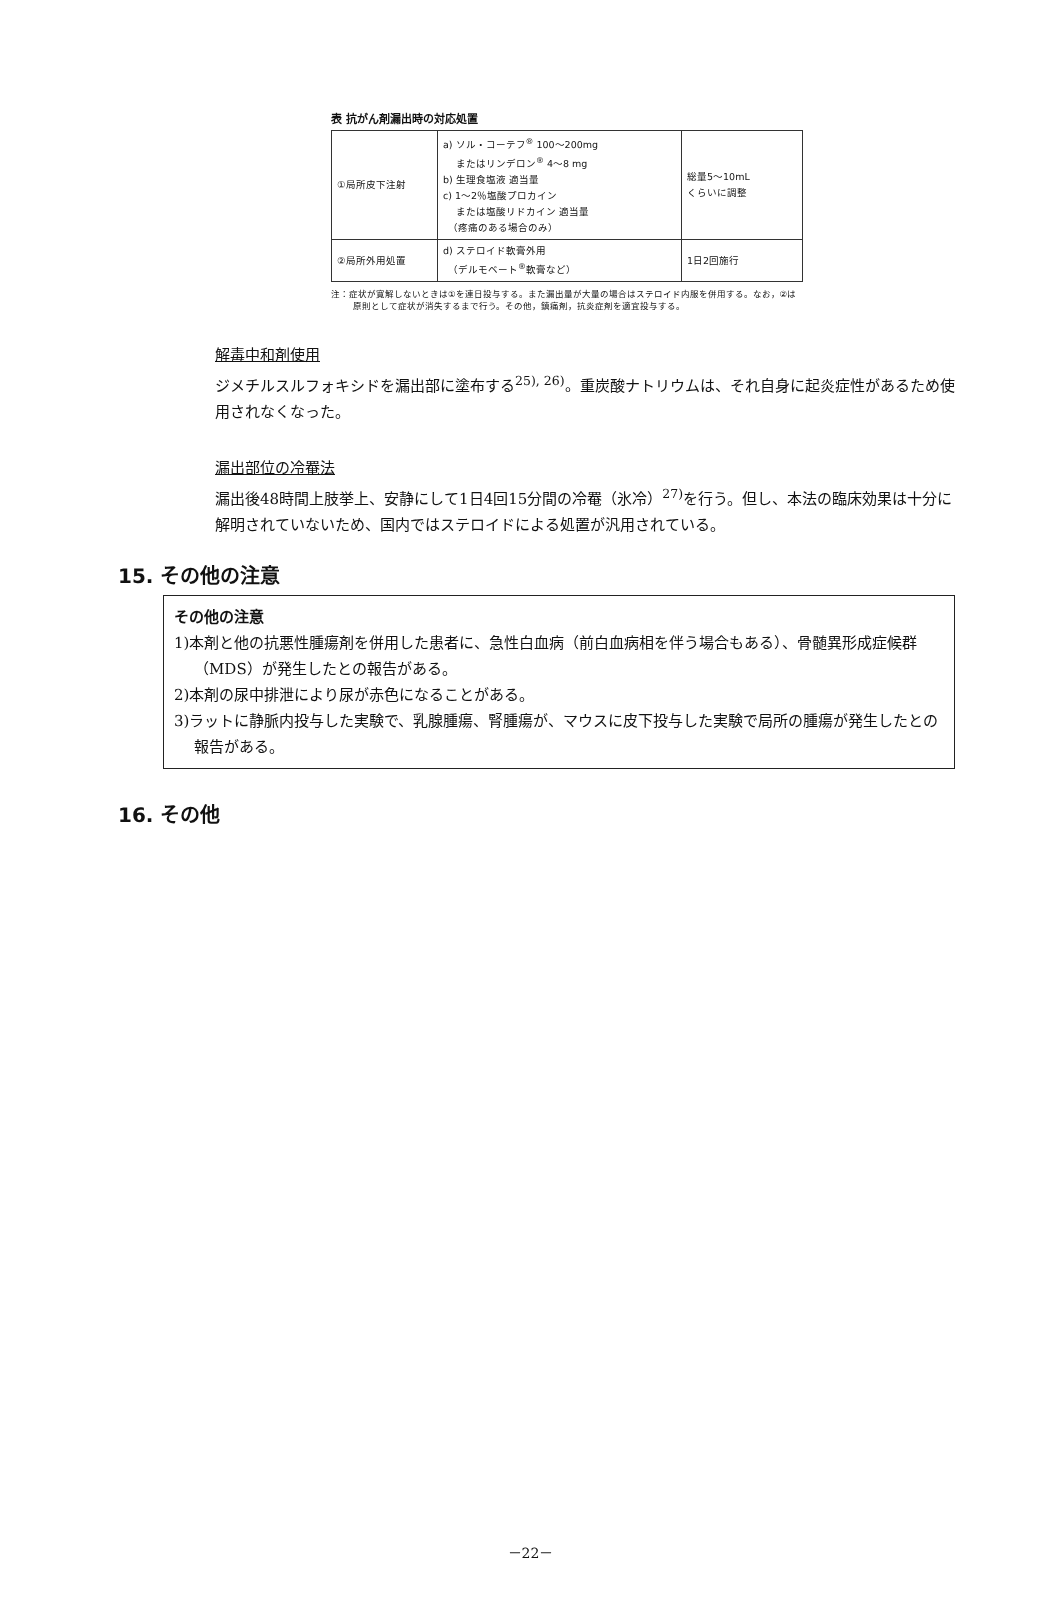表 抗がん剤漏出時の対応処置
| ①局所皮下注射 | a) ソル・コーテフ<sup>®</sup> 100～200mg またはリンデロン<sup>®</sup> 4～8 mg b) 生理食塩液 適当量 c) 1～2％塩酸プロカイン または塩酸リドカイン 適当量 （疼痛のある場合のみ） | 総量5～10mL くらいに調整 |
| ②局所外用処置 | d) ステロイド軟膏外用 （デルモベート<sup>®</sup>軟膏など） | 1日2回施行 |
注：症状が寛解しないときは①を連日投与する。また漏出量が大量の場合はステロイド内服を併用する。なお，②は原則として症状が消失するまで行う。その他，鎮痛剤，抗炎症剤を適宜投与する。
解毒中和剤使用
ジメチルスルフォキシドを漏出部に塗布する<sup>25), 26)</sup>。重炭酸ナトリウムは、それ自身に起炎症性があるため使用されなくなった。
漏出部位の冷罨法
漏出後48時間上肢挙上、安静にして1日4回15分間の冷罨（氷冷）<sup>27)</sup>を行う。但し、本法の臨床効果は十分に解明されていないため、国内ではステロイドによる処置が汎用されている。
15. その他の注意
その他の注意
1)本剤と他の抗悪性腫瘍剤を併用した患者に、急性白血病（前白血病相を伴う場合もある）、骨髄異形成症候群（MDS）が発生したとの報告がある。
2)本剤の尿中排泄により尿が赤色になることがある。
3)ラットに静脈内投与した実験で、乳腺腫瘍、腎腫瘍が、マウスに皮下投与した実験で局所の腫瘍が発生したとの報告がある。
16. その他
－22－